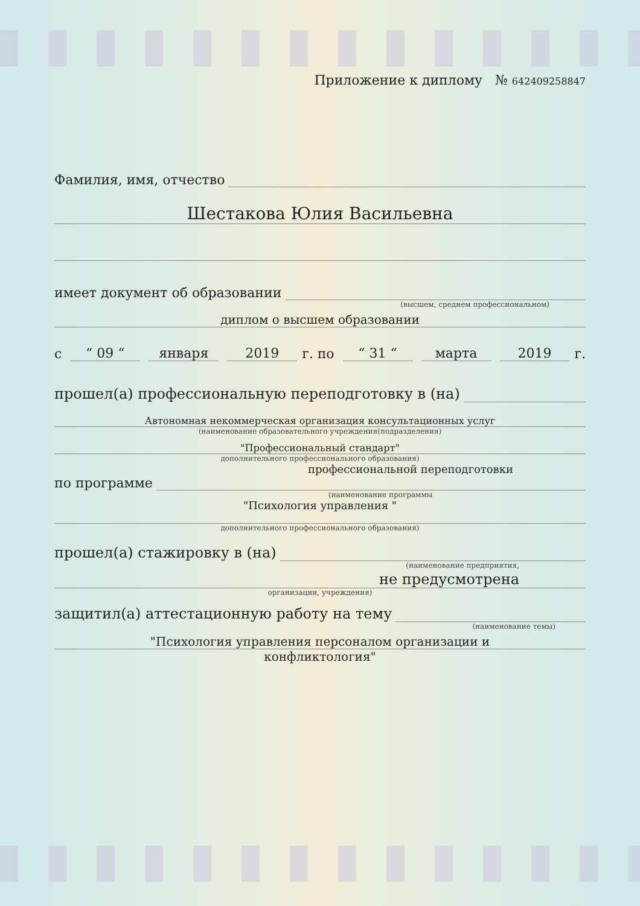Приложение к диплому № 642409258847
Фамилия, имя, отчество
Шестакова Юлия Васильевна
имеет документ об образовании
(высшем, среднем профессиональном)
диплом о высшем образовании
с “ 09 “января 2019 г. по “ 31 “марта 2019 г.
прошел(а) профессиональную переподготовку в (на)
Автономная некоммерческая организация консультационных услуг
(наименование образовательного учреждения(подразделения)
"Профессиональный стандарт"
дополнительного профессионального образования)
профессиональной переподготовки
по программе
(наименование программы
"Психология управления "
дополнительного профессионального образования)
прошел(а) стажировку в (на)
(наименование предприятия,
не предусмотрена
организации, учреждения)
защитил(а) аттестационную работу на тему
(наименование темы)
"Психология управления персоналом организации и
конфликтология"